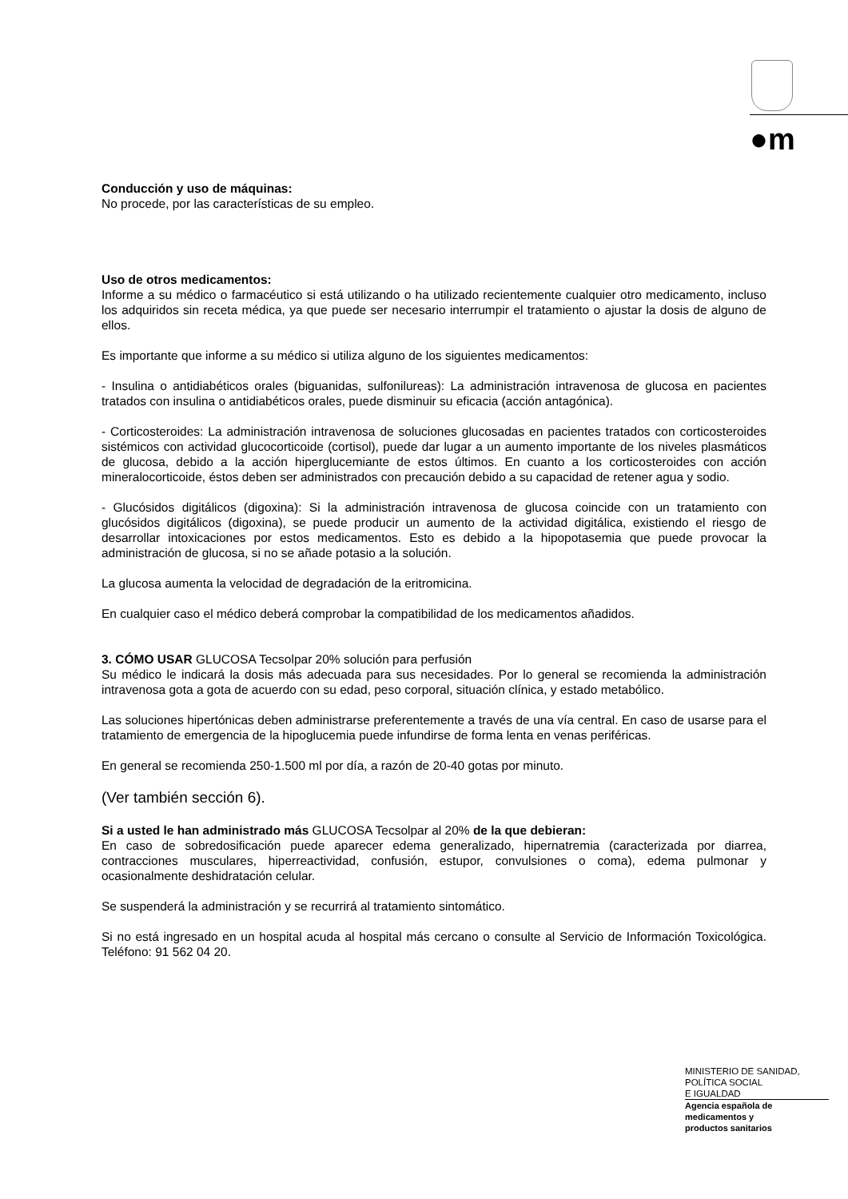●m
Conducción y uso de máquinas:
No procede, por las características de su empleo.
Uso de otros medicamentos:
Informe a su médico o farmacéutico si está utilizando o ha utilizado recientemente cualquier otro medicamento, incluso los adquiridos sin receta médica, ya que puede ser necesario interrumpir el tratamiento o ajustar la dosis de alguno de ellos.
Es importante que informe a su médico si utiliza alguno de los siguientes medicamentos:
- Insulina o antidiabéticos orales (biguanidas, sulfonilureas): La administración intravenosa de glucosa en pacientes tratados con insulina o antidiabéticos orales, puede disminuir su eficacia (acción antagónica).
- Corticosteroides: La administración intravenosa de soluciones glucosadas en pacientes tratados con corticosteroides sistémicos con actividad glucocorticoide (cortisol), puede dar lugar a un aumento importante de los niveles plasmáticos de glucosa, debido a la acción hiperglucemiante de estos últimos. En cuanto a los corticosteroides con acción mineralocorticoide, éstos deben ser administrados con precaución debido a su capacidad de retener agua y sodio.
- Glucósidos digitálicos (digoxina): Si la administración intravenosa de glucosa coincide con un tratamiento con glucósidos digitálicos (digoxina), se puede producir un aumento de la actividad digitálica, existiendo el riesgo de desarrollar intoxicaciones por estos medicamentos. Esto es debido a la hipopotasemia que puede provocar la administración de glucosa, si no se añade potasio a la solución.
La glucosa aumenta la velocidad de degradación de la eritromicina.
En cualquier caso el médico deberá comprobar la compatibilidad de los medicamentos añadidos.
3. CÓMO USAR GLUCOSA Tecsolpar 20% solución para perfusión
Su médico le indicará la dosis más adecuada para sus necesidades. Por lo general se recomienda la administración intravenosa gota a gota de acuerdo con su edad, peso corporal, situación clínica, y estado metabólico.
Las soluciones hipertónicas deben administrarse preferentemente a través de una vía central. En caso de usarse para el tratamiento de emergencia de la hipoglucemia puede infundirse de forma lenta en venas periféricas.
En general se recomienda 250-1.500 ml por día, a razón de 20-40 gotas por minuto.
(Ver también sección 6).
Si a usted le han administrado más GLUCOSA Tecsolpar al 20% de la que debieran:
En caso de sobredosificación puede aparecer edema generalizado, hipernatremia (caracterizada por diarrea, contracciones musculares, hiperreactividad, confusión, estupor, convulsiones o coma), edema pulmonar y ocasionalmente deshidratación celular.
Se suspenderá la administración y se recurrirá al tratamiento sintomático.
Si no está ingresado en un hospital acuda al hospital más cercano o consulte al Servicio de Información Toxicológica. Teléfono: 91 562 04 20.
MINISTERIO DE SANIDAD,
POLÍTICA SOCIAL
E IGUALDAD
Agencia española de
medicamentos y
productos sanitarios